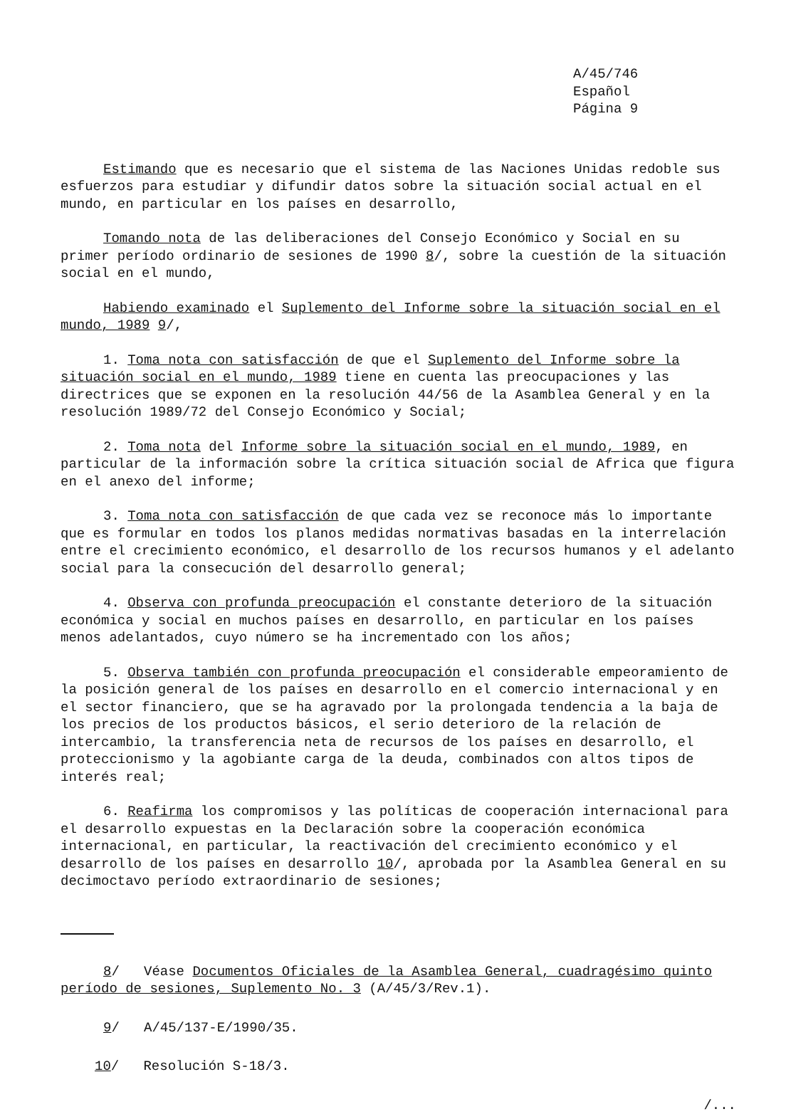A/45/746
Español
Página 9
Estimando que es necesario que el sistema de las Naciones Unidas redoble sus esfuerzos para estudiar y difundir datos sobre la situación social actual en el mundo, en particular en los países en desarrollo,
Tomando nota de las deliberaciones del Consejo Económico y Social en su primer período ordinario de sesiones de 1990 8/, sobre la cuestión de la situación social en el mundo,
Habiendo examinado el Suplemento del Informe sobre la situación social en el mundo, 1989 9/,
1. Toma nota con satisfacción de que el Suplemento del Informe sobre la situación social en el mundo, 1989 tiene en cuenta las preocupaciones y las directrices que se exponen en la resolución 44/56 de la Asamblea General y en la resolución 1989/72 del Consejo Económico y Social;
2. Toma nota del Informe sobre la situación social en el mundo, 1989, en particular de la información sobre la crítica situación social de Africa que figura en el anexo del informe;
3. Toma nota con satisfacción de que cada vez se reconoce más lo importante que es formular en todos los planos medidas normativas basadas en la interrelación entre el crecimiento económico, el desarrollo de los recursos humanos y el adelanto social para la consecución del desarrollo general;
4. Observa con profunda preocupación el constante deterioro de la situación económica y social en muchos países en desarrollo, en particular en los países menos adelantados, cuyo número se ha incrementado con los años;
5. Observa también con profunda preocupación el considerable empeoramiento de la posición general de los países en desarrollo en el comercio internacional y en el sector financiero, que se ha agravado por la prolongada tendencia a la baja de los precios de los productos básicos, el serio deterioro de la relación de intercambio, la transferencia neta de recursos de los países en desarrollo, el proteccionismo y la agobiante carga de la deuda, combinados con altos tipos de interés real;
6. Reafirma los compromisos y las políticas de cooperación internacional para el desarrollo expuestas en la Declaración sobre la cooperación económica internacional, en particular, la reactivación del crecimiento económico y el desarrollo de los países en desarrollo 10/, aprobada por la Asamblea General en su decimoctavo período extraordinario de sesiones;
8/ Véase Documentos Oficiales de la Asamblea General, cuadragésimo quinto período de sesiones, Suplemento No. 3 (A/45/3/Rev.1).
9/ A/45/137-E/1990/35.
10/ Resolución S-18/3.
/...